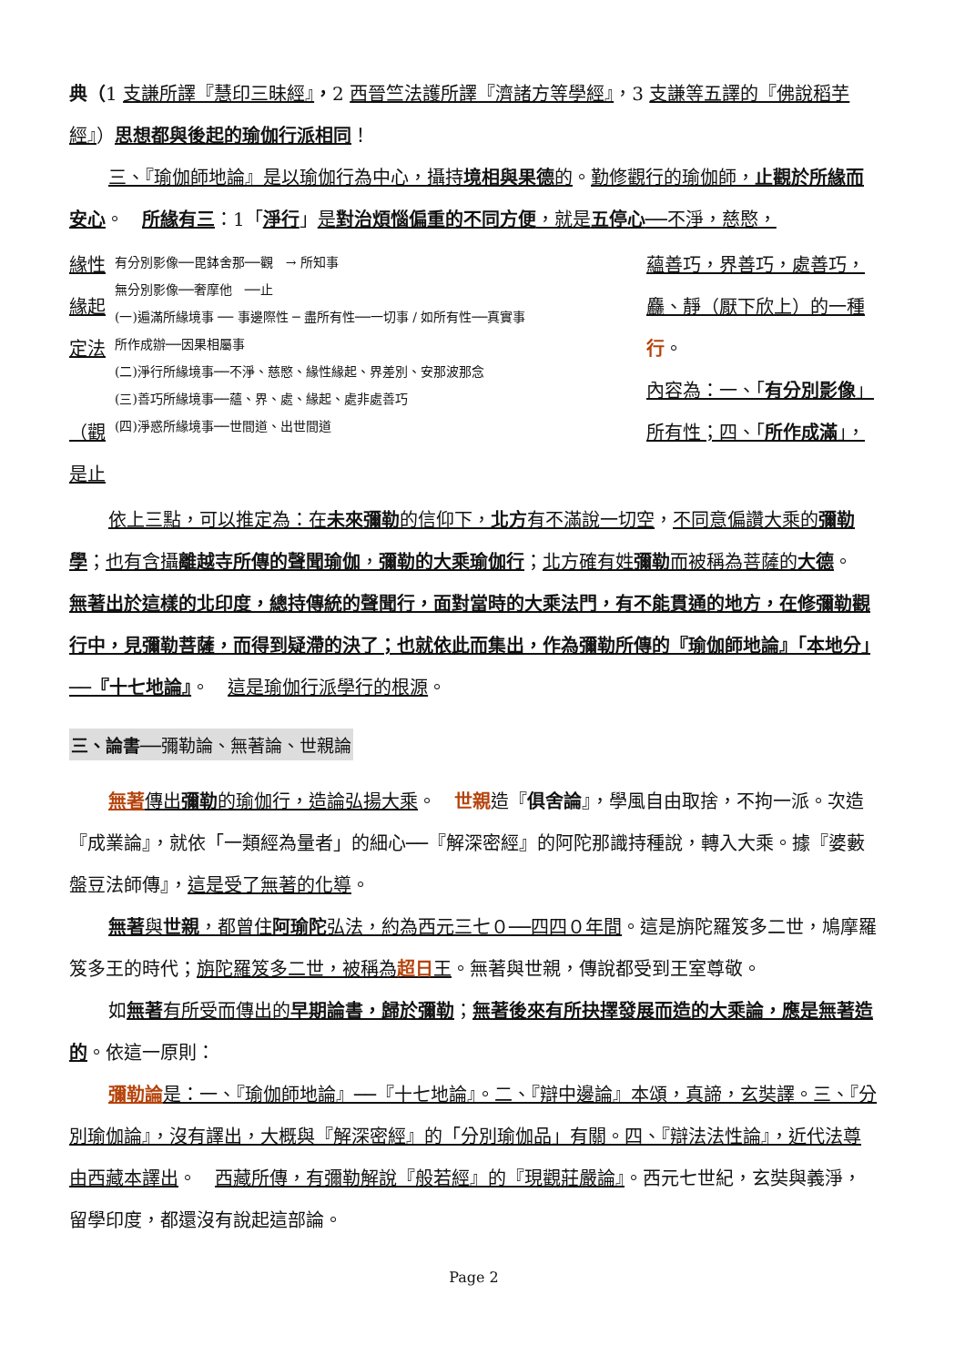典（1 支謙所譯『慧印三昧經』，2 西晉竺法護所譯『濟諸方等學經』，3 支謙等五譯的『佛說稻芋經』）思想都與後起的瑜伽行派相同！
三、『瑜伽師地論』是以瑜伽行為中心，攝持境相與果德的。勤修觀行的瑜伽師，止觀於所緣而安心。　所緣有三：1「淨行」是對治煩惱偏重的不同方便，就是五停心──不淨，慈愍，
緣性
緣起
定法
（觀
是止
有分別影像──毘鉢舍那──觀　→ 所知事
無分別影像──奢摩他　──止
(一)遍滿所緣境事 ── 事邊際性 ─ 盡所有性──一切事 / 如所有性──真實事
所作成辦──因果相屬事
(二)淨行所緣境事──不淨、慈愍、緣性緣起、界差別、安那波那念
(三)善巧所緣境事──蘊、界、處、緣起、處非處善巧
(四)淨惑所緣境事──世間道、出世間道
蘊善巧，界善巧，處善巧，
麤、靜（厭下欣上）的一種
行。
內容為：一、「有分別影像」
所有性；四、「所作成滿」，
依上三點，可以推定為：在未來彌勒的信仰下，北方有不滿說一切空，不同意偏讚大乘的彌勒學；也有含攝離越寺所傳的聲聞瑜伽，彌勒的大乘瑜伽行；北方確有姓彌勒而被稱為菩薩的大德。　無著出於這樣的北印度，總持傳統的聲聞行，面對當時的大乘法門，有不能貫通的地方，在修彌勒觀行中，見彌勒菩薩，而得到疑滯的決了；也就依此而集出，作為彌勒所傳的『瑜伽師地論』「本地分」──『十七地論』。　這是瑜伽行派學行的根源。
三、論書──彌勒論、無著論、世親論
無著 傳出彌勒的瑜伽行，造論弘揚大乘。　世親造『俱舍論』，學風自由取捨，不拘一派。次造『成業論』，就依「一類經為量者」的細心──『解深密經』的阿陀那識持種說，轉入大乘。據『婆藪盤豆法師傳』，這是受了無著的化導。
無著與世親，都曾住阿瑜陀弘法，約為西元三七０──四四０年間。這是旃陀羅笈多二世，鳩摩羅笈多王的時代；旃陀羅笈多二世，被稱為超日王。無著與世親，傳說都受到王室尊敬。
如無著有所受而傳出的早期論書，歸於彌勒；無著後來有所抉擇發展而造的大乘論，應是無著造的。依這一原則：
彌勒論 是：一、『瑜伽師地論』──『十七地論』。二、『辯中邊論』本頌，真諦，玄奘譯。三、『分別瑜伽論』，沒有譯出，大概與『解深密經』的「分別瑜伽品」有關。四、『辯法法性論』，近代法尊由西藏本譯出。　西藏所傳，有彌勒解說『般若經』的『現觀莊嚴論』。西元七世紀，玄奘與義淨，留學印度，都還沒有說起這部論。
Page 2